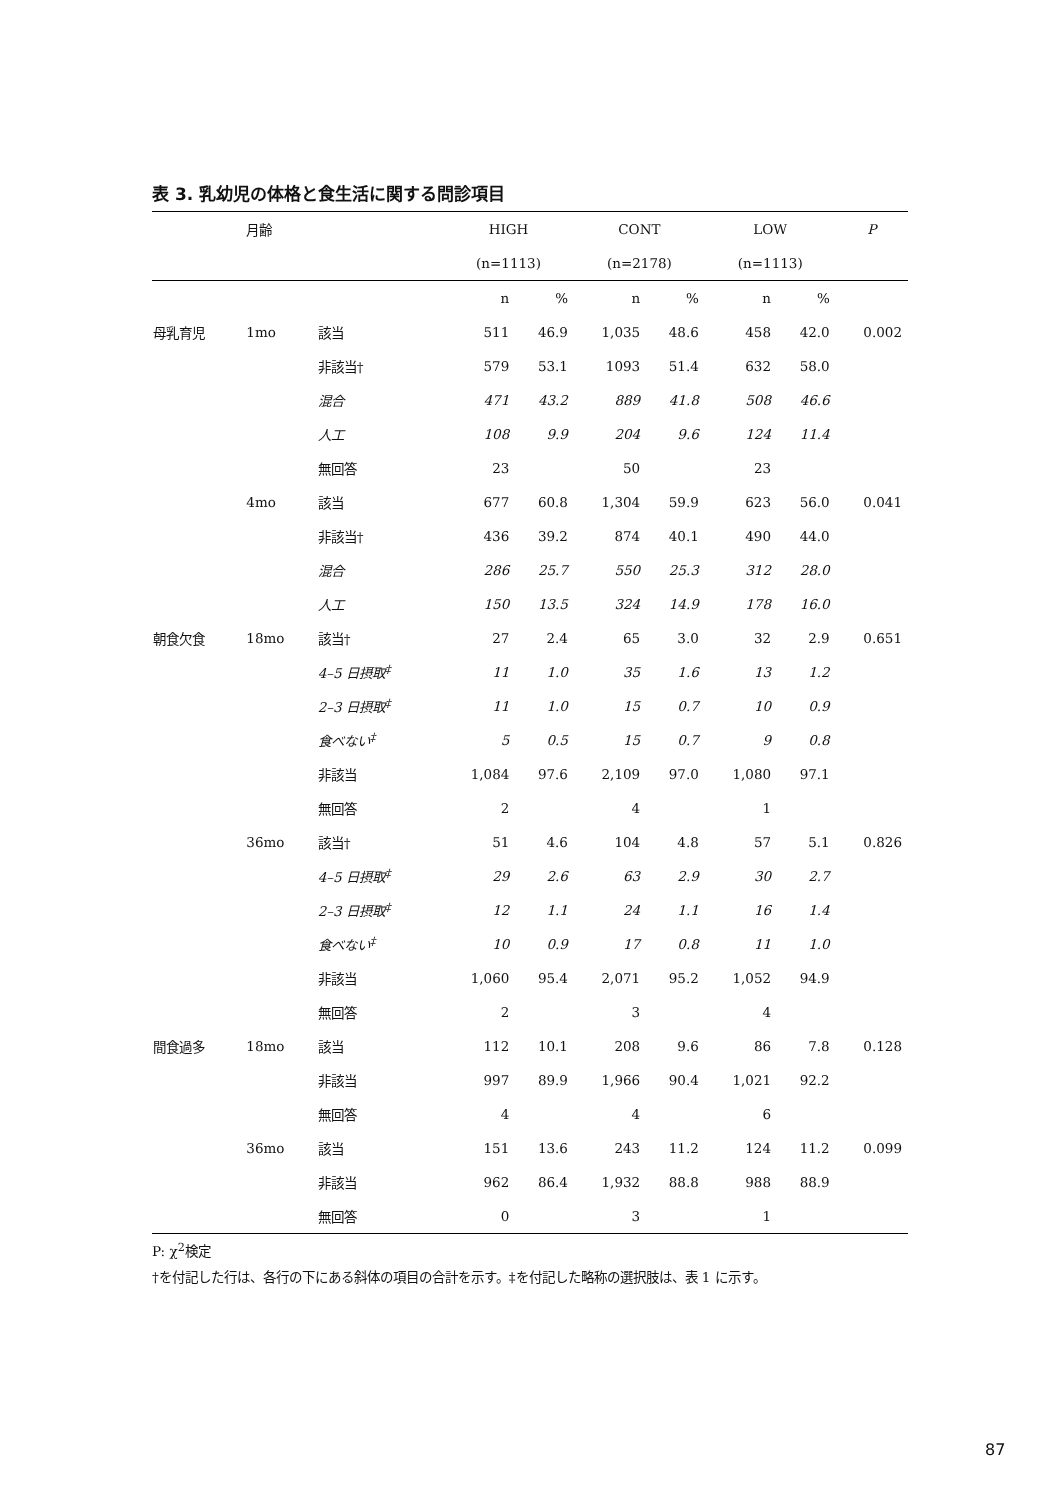表 3. 乳幼児の体格と食生活に関する問診項目
| | 月齢 | | HIGH | | CONT | | LOW | | P |
| --- | --- | --- | --- | --- | --- | --- | --- | --- | --- |
| | | | (n=1113) | | (n=2178) | | (n=1113) | | |
| | | | n | % | n | % | n | % | |
| 母乳育児 | 1mo | 該当 | 511 | 46.9 | 1,035 | 48.6 | 458 | 42.0 | 0.002 |
| | | 非該当† | 579 | 53.1 | 1093 | 51.4 | 632 | 58.0 | |
| | | 混合 | 471 | 43.2 | 889 | 41.8 | 508 | 46.6 | |
| | | 人工 | 108 | 9.9 | 204 | 9.6 | 124 | 11.4 | |
| | | 無回答 | 23 | | 50 | | 23 | | |
| | 4mo | 該当 | 677 | 60.8 | 1,304 | 59.9 | 623 | 56.0 | 0.041 |
| | | 非該当† | 436 | 39.2 | 874 | 40.1 | 490 | 44.0 | |
| | | 混合 | 286 | 25.7 | 550 | 25.3 | 312 | 28.0 | |
| | | 人工 | 150 | 13.5 | 324 | 14.9 | 178 | 16.0 | |
| 朝食欠食 | 18mo | 該当† | 27 | 2.4 | 65 | 3.0 | 32 | 2.9 | 0.651 |
| | | 4–5 日摂取<sup>‡</sup> | 11 | 1.0 | 35 | 1.6 | 13 | 1.2 | |
| | | 2–3 日摂取<sup>‡</sup> | 11 | 1.0 | 15 | 0.7 | 10 | 0.9 | |
| | | 食べない<sup>‡</sup> | 5 | 0.5 | 15 | 0.7 | 9 | 0.8 | |
| | | 非該当 | 1,084 | 97.6 | 2,109 | 97.0 | 1,080 | 97.1 | |
| | | 無回答 | 2 | | 4 | | 1 | | |
| | 36mo | 該当† | 51 | 4.6 | 104 | 4.8 | 57 | 5.1 | 0.826 |
| | | 4–5 日摂取<sup>‡</sup> | 29 | 2.6 | 63 | 2.9 | 30 | 2.7 | |
| | | 2–3 日摂取<sup>‡</sup> | 12 | 1.1 | 24 | 1.1 | 16 | 1.4 | |
| | | 食べない<sup>‡</sup> | 10 | 0.9 | 17 | 0.8 | 11 | 1.0 | |
| | | 非該当 | 1,060 | 95.4 | 2,071 | 95.2 | 1,052 | 94.9 | |
| | | 無回答 | 2 | | 3 | | 4 | | |
| 間食過多 | 18mo | 該当 | 112 | 10.1 | 208 | 9.6 | 86 | 7.8 | 0.128 |
| | | 非該当 | 997 | 89.9 | 1,966 | 90.4 | 1,021 | 92.2 | |
| | | 無回答 | 4 | | 4 | | 6 | | |
| | 36mo | 該当 | 151 | 13.6 | 243 | 11.2 | 124 | 11.2 | 0.099 |
| | | 非該当 | 962 | 86.4 | 1,932 | 88.8 | 988 | 88.9 | |
| | | 無回答 | 0 | | 3 | | 1 | | |
P: χ<sup>2</sup>検定
†を付記した行は、各行の下にある斜体の項目の合計を示す。‡を付記した略称の選択肢は、表 1 に示す。
87